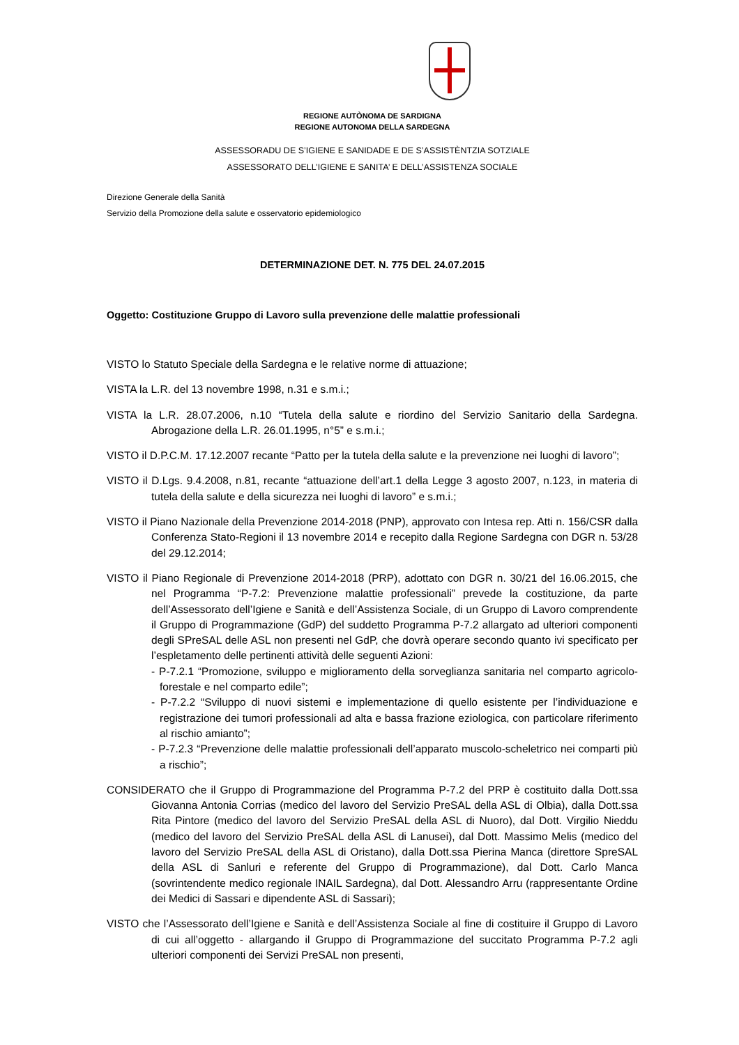REGIONE AUTÒNOMA DE SARDIGNA
REGIONE AUTONOMA DELLA SARDEGNA
ASSESSORADU DE S’IGIENE E SANIDADE E DE S’ASSISTÈNTZIA SOTZIALE
ASSESSORATO DELL’IGIENE E SANITA’ E DELL’ASSISTENZA SOCIALE
Direzione Generale della Sanità
Servizio della Promozione della salute e osservatorio epidemiologico
DETERMINAZIONE DET. N. 775 DEL 24.07.2015
Oggetto: Costituzione Gruppo di Lavoro sulla prevenzione delle malattie professionali
VISTO lo Statuto Speciale della Sardegna e le relative norme di attuazione;
VISTA la L.R. del 13 novembre 1998, n.31 e s.m.i.;
VISTA la L.R. 28.07.2006, n.10 “Tutela della salute e riordino del Servizio Sanitario della Sardegna. Abrogazione della L.R. 26.01.1995, n°5” e s.m.i.;
VISTO il D.P.C.M. 17.12.2007 recante “Patto per la tutela della salute e la prevenzione nei luoghi di lavoro”;
VISTO il D.Lgs. 9.4.2008, n.81, recante “attuazione dell’art.1 della Legge 3 agosto 2007, n.123, in materia di tutela della salute e della sicurezza nei luoghi di lavoro” e s.m.i.;
VISTO il Piano Nazionale della Prevenzione 2014-2018 (PNP), approvato con Intesa rep. Atti n. 156/CSR dalla Conferenza Stato-Regioni il 13 novembre 2014 e recepito dalla Regione Sardegna con DGR n. 53/28 del 29.12.2014;
VISTO il Piano Regionale di Prevenzione 2014-2018 (PRP), adottato con DGR n. 30/21 del 16.06.2015, che nel Programma “P-7.2: Prevenzione malattie professionali” prevede la costituzione, da parte dell’Assessorato dell’Igiene e Sanità e dell’Assistenza Sociale, di un Gruppo di Lavoro comprendente il Gruppo di Programmazione (GdP) del suddetto Programma P-7.2 allargato ad ulteriori componenti degli SPreSAL delle ASL non presenti nel GdP, che dovrà operare secondo quanto ivi specificato per l’espletamento delle pertinenti attività delle seguenti Azioni:
- P-7.2.1 “Promozione, sviluppo e miglioramento della sorveglianza sanitaria nel comparto agricolo-forestale e nel comparto edile”;
- P-7.2.2 “Sviluppo di nuovi sistemi e implementazione di quello esistente per l’individuazione e registrazione dei tumori professionali ad alta e bassa frazione eziologica, con particolare riferimento al rischio amianto”;
- P-7.2.3 “Prevenzione delle malattie professionali dell’apparato muscolo-scheletrico nei comparti più a rischio”;
CONSIDERATO che il Gruppo di Programmazione del Programma P-7.2 del PRP è costituito dalla Dott.ssa Giovanna Antonia Corrias (medico del lavoro del Servizio PreSAL della ASL di Olbia), dalla Dott.ssa Rita Pintore (medico del lavoro del Servizio PreSAL della ASL di Nuoro), dal Dott. Virgilio Nieddu (medico del lavoro del Servizio PreSAL della ASL di Lanusei), dal Dott. Massimo Melis (medico del lavoro del Servizio PreSAL della ASL di Oristano), dalla Dott.ssa Pierina Manca (direttore SpreSAL della ASL di Sanluri e referente del Gruppo di Programmazione), dal Dott. Carlo Manca (sovrintendente medico regionale INAIL Sardegna), dal Dott. Alessandro Arru (rappresentante Ordine dei Medici di Sassari e dipendente ASL di Sassari);
VISTO che l’Assessorato dell’Igiene e Sanità e dell’Assistenza Sociale al fine di costituire il Gruppo di Lavoro di cui all’oggetto - allargando il Gruppo di Programmazione del succitato Programma P-7.2 agli ulteriori componenti dei Servizi PreSAL non presenti,